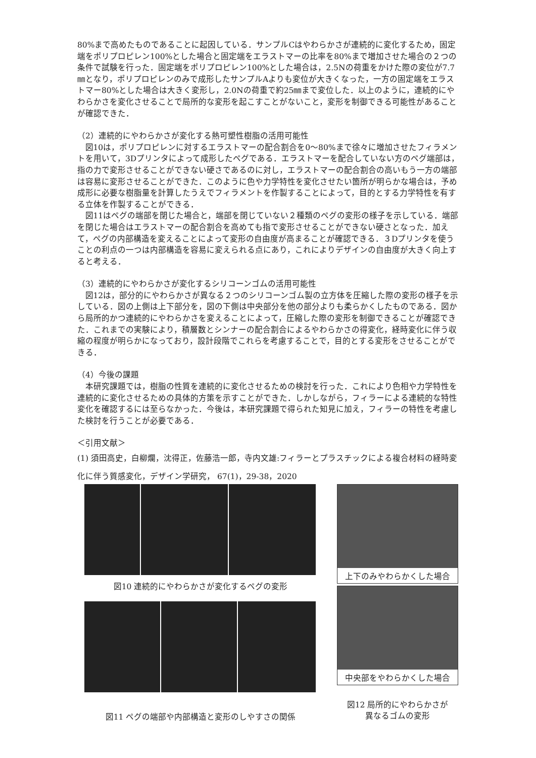80%まで高めたものであることに起因している．サンプルCはやわらかさが連続的に変化するため，固定端をポリプロピレン100%とした場合と固定端をエラストマーの比率を80%まで増加させた場合の２つの条件で試験を行った．固定端をポリプロピレン100%とした場合は，2.5Nの荷重をかけた際の変位が7.7㎜となり，ポリプロピレンのみで成形したサンプルAよりも変位が大きくなった，一方の固定端をエラストマー80%とした場合は大きく変形し，2.0Nの荷重で約25㎜まで変位した．以上のように，連続的にやわらかさを変化させることで局所的な変形を起こすことがないこと，変形を制御できる可能性があることが確認できた．
（2）連続的にやわらかさが変化する熱可塑性樹脂の活用可能性
図10は，ポリプロピレンに対するエラストマーの配合割合を0〜80%まで徐々に増加させたフィラメントを用いて，3Dプリンタによって成形したペグである．エラストマーを配合していない方のペグ端部は，指の力で変形させることができない硬さであるのに対し，エラストマーの配合割合の高いもう一方の端部は容易に変形させることができた．このように色や力学特性を変化させたい箇所が明らかな場合は，予め成形に必要な樹脂量を計算したうえでフィラメントを作製することによって，目的とする力学特性を有する立体を作製することができる．
図11はペグの端部を閉じた場合と，端部を閉じていない２種類のペグの変形の様子を示している．端部を閉じた場合はエラストマーの配合割合を高めても指で変形させることができない硬さとなった．加えて，ペグの内部構造を変えることによって変形の自由度が高まることが確認できる．３Dプリンタを使うことの利点の一つは内部構造を容易に変えられる点にあり，これによりデザインの自由度が大きく向上すると考える．
（3）連続的にやわらかさが変化するシリコーンゴムの活用可能性
図12は，部分的にやわらかさが異なる２つのシリコーンゴム製の立方体を圧縮した際の変形の様子を示している．図の上側は上下部分を，図の下側は中央部分を他の部分よりも柔らかくしたものである．図から局所的かつ連続的にやわらかさを変えることによって，圧縮した際の変形を制御できることが確認できた．これまでの実験により，積層数とシンナーの配合割合によるやわらかさの得変化，経時変化に伴う収縮の程度が明らかになっており，設計段階でこれらを考慮することで，目的とする変形をさせることができる．
（4）今後の課題
本研究課題では，樹脂の性質を連続的に変化させるための検討を行った．これにより色相や力学特性を連続的に変化させるための具体的方策を示すことができた．しかしながら，フィラーによる連続的な特性変化を確認するには至らなかった．今後は，本研究課題で得られた知見に加え，フィラーの特性を考慮した検討を行うことが必要である．
＜引用文献＞
(1) 須田高史，白柳爛，沈得正，佐藤浩一郎，寺内文雄:フィラーとプラスチックによる複合材料の経時変化に伴う質感変化，デザイン学研究， 67(1)，29-38，2020
図10 連続的にやわらかさが変化するペグの変形
図11 ペグの端部や内部構造と変形のしやすさの関係
上下のみやわらかくした場合
中央部をやわらかくした場合
図12 局所的にやわらかさが
異なるゴムの変形